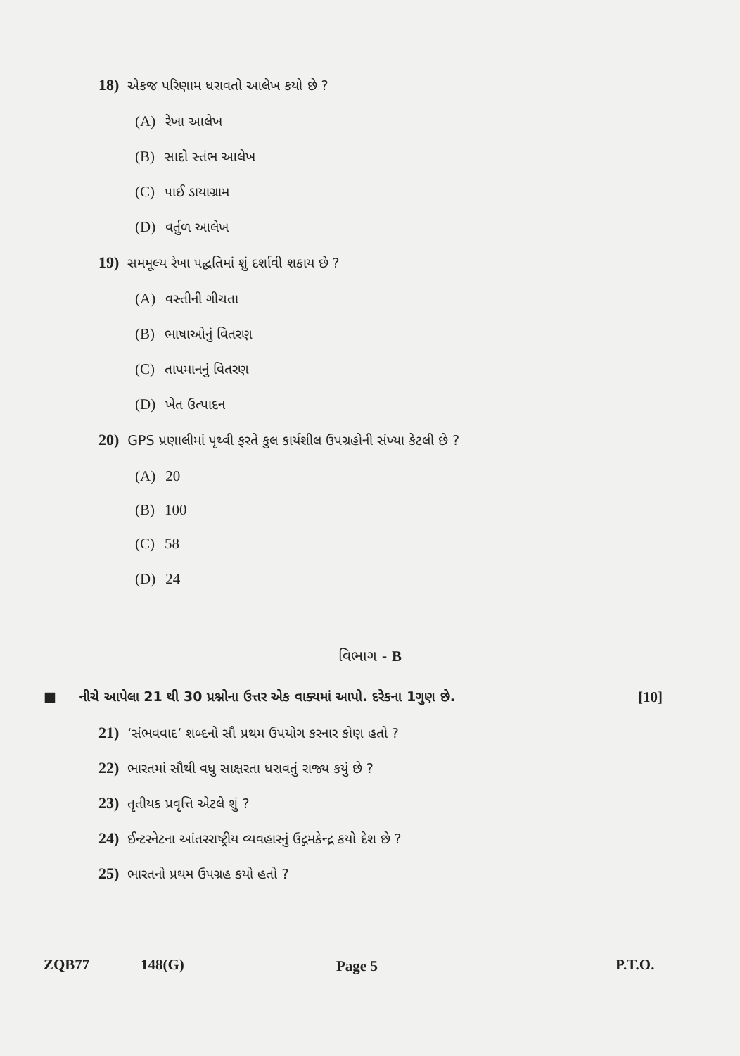18) એકજ પરિણામ ધરાવતો આલેખ કયો છે ?
(A) રેખા આલેખ
(B) સાદો સ્તંભ આલેખ
(C) પાઈ ડાયાગ્રામ
(D) વર્તુળ આલેખ
19) સમમૂલ્ય રેખા પદ્ધતિમાં શું દર્શાવી શકાય છે ?
(A) વસ્તીની ગીચતા
(B) ભાષાઓનું વિતરણ
(C) તાપમાનનું વિતરણ
(D) ખેત ઉત્પાદન
20) GPS પ્રણાલીમાં પૃથ્વી ફરતે કુલ કાર્યશીલ ઉપગ્રહોની સંખ્યા કેટલી છે ?
(A) 20
(B) 100
(C) 58
(D) 24
વિભાગ - B
■ નીચે આપેલા 21 થી 30 પ્રશ્નોના ઉત્તર એક વાક્યમાં આપો. દરેકના 1ગુણ છે. [10]
21) ‘સંભવવાદ’ શબ્દનો સૌ પ્રથમ ઉપયોગ કરનાર કોણ હતો ?
22) ભારતમાં સૌથી વધુ સાક્ષરતા ધરાવતું રાજ્ય કયું છે ?
23) તૃતીયક પ્રવૃત્તિ એટલે શું ?
24) ઈન્ટરનેટના આંતરરાષ્ટ્રીય વ્યવહારનું ઉદ્ગમકેન્દ્ર કયો દેશ છે ?
25) ભારતનો પ્રથમ ઉપગ્રહ કયો હતો ?
ZQB77 148(G) Page 5 P.T.O.